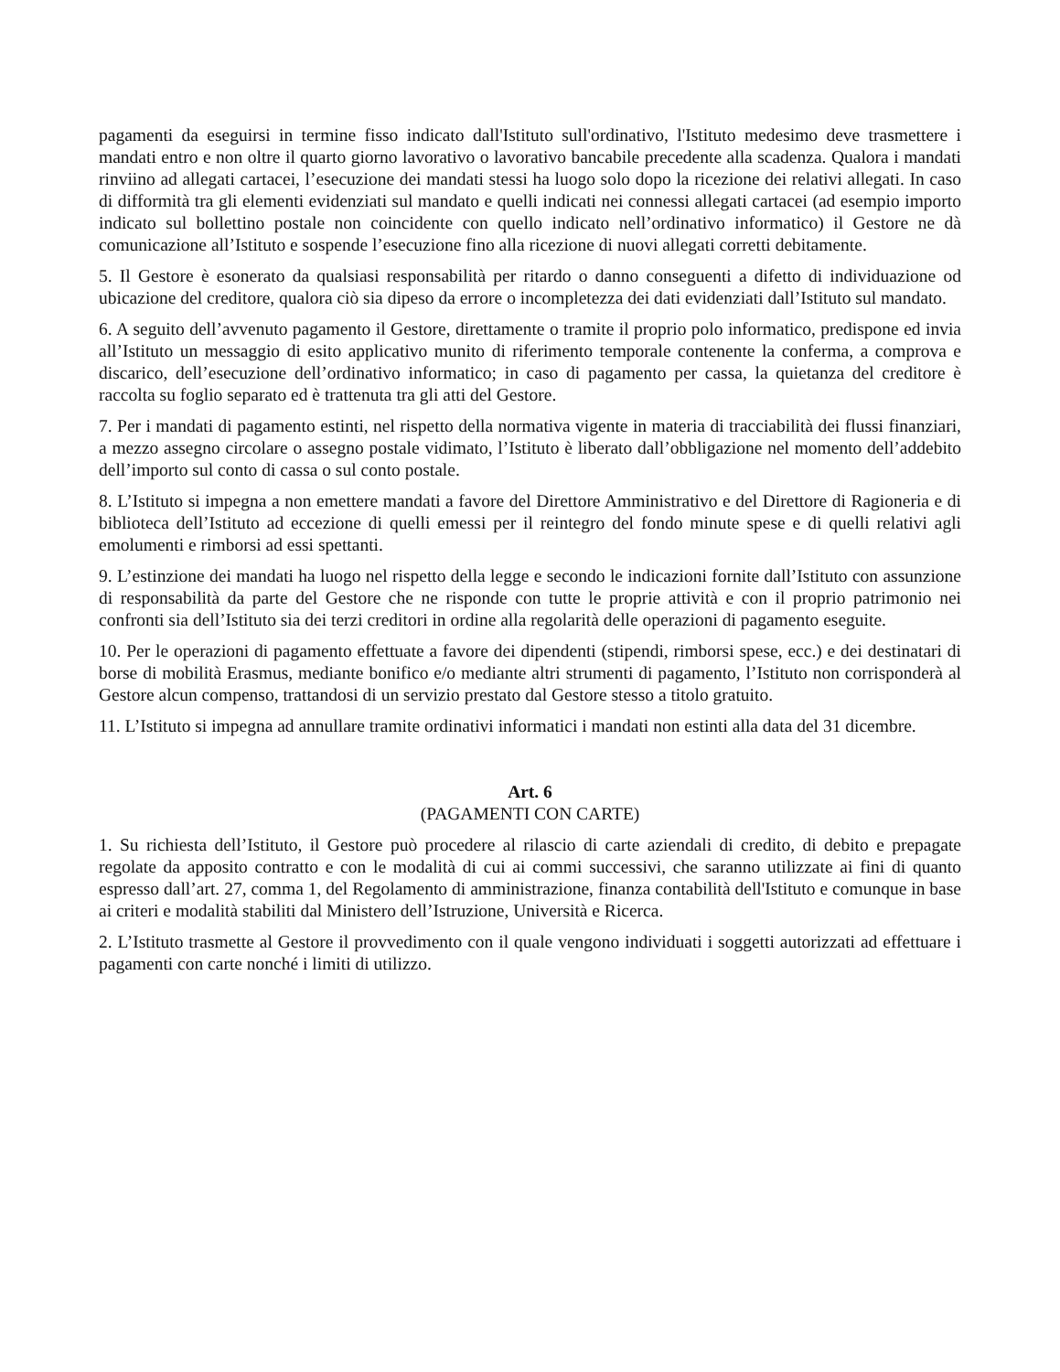pagamenti da eseguirsi in termine fisso indicato dall'Istituto sull'ordinativo, l'Istituto medesimo deve trasmettere i mandati entro e non oltre il quarto giorno lavorativo o lavorativo bancabile precedente alla scadenza. Qualora i mandati rinviino ad allegati cartacei, l’esecuzione dei mandati stessi ha luogo solo dopo la ricezione dei relativi allegati. In caso di difformità tra gli elementi evidenziati sul mandato e quelli indicati nei connessi allegati cartacei (ad esempio importo indicato sul bollettino postale non coincidente con quello indicato nell’ordinativo informatico) il Gestore ne dà comunicazione all’Istituto e sospende l’esecuzione fino alla ricezione di nuovi allegati corretti debitamente.
5. Il Gestore è esonerato da qualsiasi responsabilità per ritardo o danno conseguenti a difetto di individuazione od ubicazione del creditore, qualora ciò sia dipeso da errore o incompletezza dei dati evidenziati dall’Istituto sul mandato.
6. A seguito dell’avvenuto pagamento il Gestore, direttamente o tramite il proprio polo informatico, predispone ed invia all’Istituto un messaggio di esito applicativo munito di riferimento temporale contenente la conferma, a comprova e discarico, dell’esecuzione dell’ordinativo informatico; in caso di pagamento per cassa, la quietanza del creditore è raccolta su foglio separato ed è trattenuta tra gli atti del Gestore.
7. Per i mandati di pagamento estinti, nel rispetto della normativa vigente in materia di tracciabilità dei flussi finanziari, a mezzo assegno circolare o assegno postale vidimato, l’Istituto è liberato dall’obbligazione nel momento dell’addebito dell’importo sul conto di cassa o sul conto postale.
8. L’Istituto si impegna a non emettere mandati a favore del Direttore Amministrativo e del Direttore di Ragioneria e di biblioteca dell’Istituto ad eccezione di quelli emessi per il reintegro del fondo minute spese e di quelli relativi agli emolumenti e rimborsi ad essi spettanti.
9. L’estinzione dei mandati ha luogo nel rispetto della legge e secondo le indicazioni fornite dall’Istituto con assunzione di responsabilità da parte del Gestore che ne risponde con tutte le proprie attività e con il proprio patrimonio nei confronti sia dell’Istituto sia dei terzi creditori in ordine alla regolarità delle operazioni di pagamento eseguite.
10. Per le operazioni di pagamento effettuate a favore dei dipendenti (stipendi, rimborsi spese, ecc.) e dei destinatari di borse di mobilità Erasmus, mediante bonifico e/o mediante altri strumenti di pagamento, l’Istituto non corrisponderà al Gestore alcun compenso, trattandosi di un servizio prestato dal Gestore stesso a titolo gratuito.
11. L’Istituto si impegna ad annullare tramite ordinativi informatici i mandati non estinti alla data del 31 dicembre.
Art. 6
(PAGAMENTI CON CARTE)
1. Su richiesta dell’Istituto, il Gestore può procedere al rilascio di carte aziendali di credito, di debito e prepagate regolate da apposito contratto e con le modalità di cui ai commi successivi, che saranno utilizzate ai fini di quanto espresso dall’art. 27, comma 1, del Regolamento di amministrazione, finanza contabilità dell'Istituto e comunque in base ai criteri e modalità stabiliti dal Ministero dell’Istruzione, Università e Ricerca.
2. L’Istituto trasmette al Gestore il provvedimento con il quale vengono individuati i soggetti autorizzati ad effettuare i pagamenti con carte nonché i limiti di utilizzo.